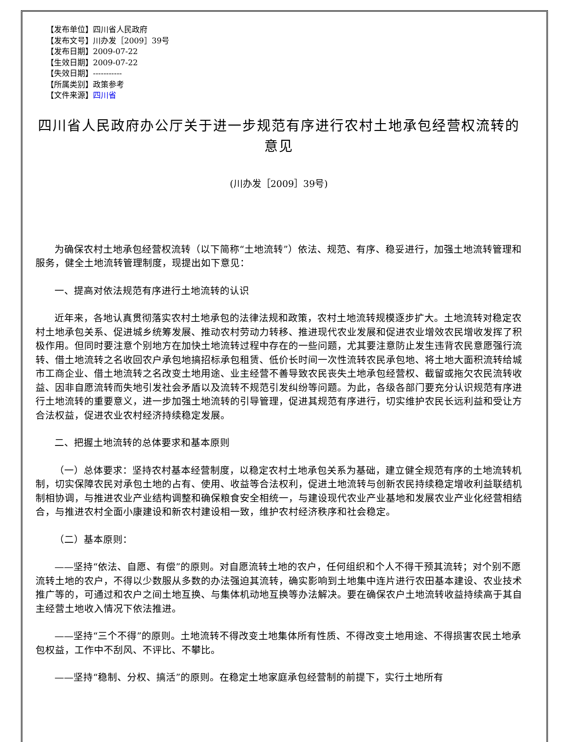【发布单位】四川省人民政府
【发布文号】川办发［2009］39号
【发布日期】2009-07-22
【生效日期】2009-07-22
【失效日期】-----------
【所属类别】政策参考
【文件来源】四川省
四川省人民政府办公厅关于进一步规范有序进行农村土地承包经营权流转的意见
(川办发［2009］39号)
为确保农村土地承包经营权流转（以下简称“土地流转”）依法、规范、有序、稳妥进行，加强土地流转管理和服务，健全土地流转管理制度，现提出如下意见：
一、提高对依法规范有序进行土地流转的认识
近年来，各地认真贯彻落实农村土地承包的法律法规和政策，农村土地流转规模逐步扩大。土地流转对稳定农村土地承包关系、促进城乡统筹发展、推动农村劳动力转移、推进现代农业发展和促进农业增效农民增收发挥了积极作用。但同时要注意个别地方在加快土地流转过程中存在的一些问题，尤其要注意防止发生违背农民意愿强行流转、借土地流转之名收回农户承包地搞招标承包租赁、低价长时间一次性流转农民承包地、将土地大面积流转给城市工商企业、借土地流转之名改变土地用途、业主经营不善导致农民丧失土地承包经营权、截留或拖欠农民流转收益、因非自愿流转而失地引发社会矛盾以及流转不规范引发纠纷等问题。为此，各级各部门要充分认识规范有序进行土地流转的重要意义，进一步加强土地流转的引导管理，促进其规范有序进行，切实维护农民长远利益和受让方合法权益，促进农业农村经济持续稳定发展。
二、把握土地流转的总体要求和基本原则
（一）总体要求：坚持农村基本经营制度，以稳定农村土地承包关系为基础，建立健全规范有序的土地流转机制，切实保障农民对承包土地的占有、使用、收益等合法权利，促进土地流转与创新农民持续稳定增收利益联结机制相协调，与推进农业产业结构调整和确保粮食安全相统一，与建设现代农业产业基地和发展农业产业化经营相结合，与推进农村全面小康建设和新农村建设相一致，维护农村经济秩序和社会稳定。
（二）基本原则：
——坚持“依法、自愿、有偿”的原则。对自愿流转土地的农户，任何组织和个人不得干预其流转；对个别不愿流转土地的农户，不得以少数服从多数的办法强迫其流转，确实影响到土地集中连片进行农田基本建设、农业技术推广等的，可通过和农户之间土地互换、与集体机动地互换等办法解决。要在确保农户土地流转收益持续高于其自主经营土地收入情况下依法推进。
——坚持“三个不得”的原则。土地流转不得改变土地集体所有性质、不得改变土地用途、不得损害农民土地承包权益，工作中不刮风、不评比、不攀比。
——坚持“稳制、分权、搞活”的原则。在稳定土地家庭承包经营制的前提下，实行土地所有